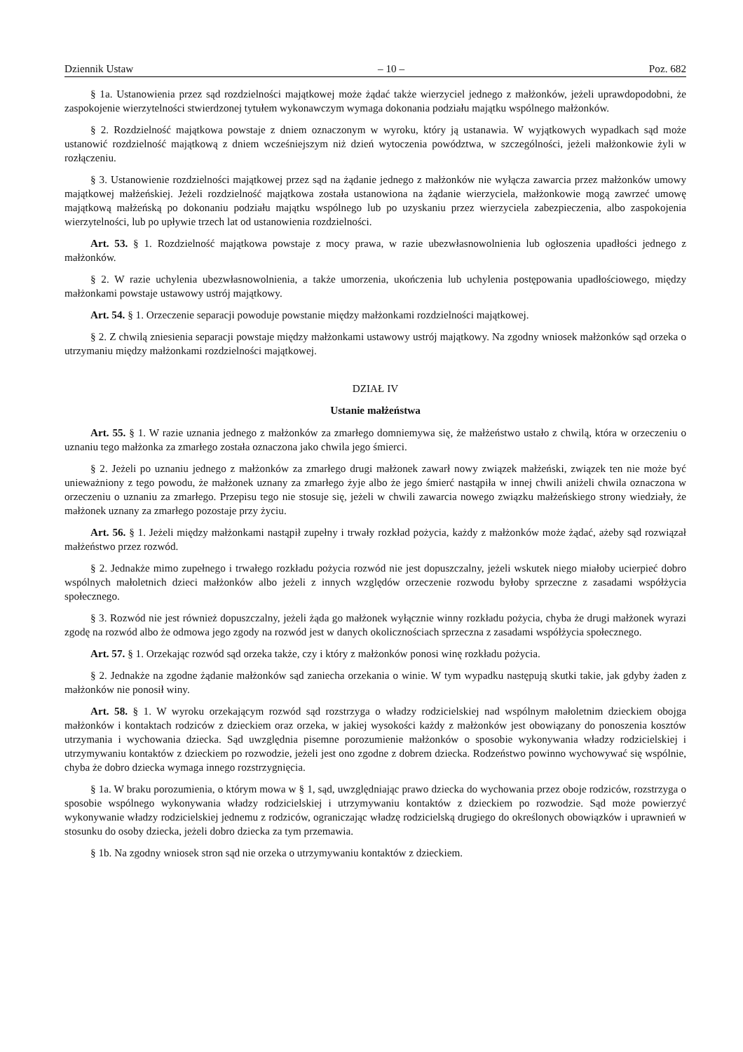Dziennik Ustaw – 10 – Poz. 682
§ 1a. Ustanowienia przez sąd rozdzielności majątkowej może żądać także wierzyciel jednego z małżonków, jeżeli uprawdopodobni, że zaspokojenie wierzytelności stwierdzonej tytułem wykonawczym wymaga dokonania podziału majątku wspólnego małżonków.
§ 2. Rozdzielność majątkowa powstaje z dniem oznaczonym w wyroku, który ją ustanawia. W wyjątkowych wypadkach sąd może ustanowić rozdzielność majątkową z dniem wcześniejszym niż dzień wytoczenia powództwa, w szczególności, jeżeli małżonkowie żyli w rozłączeniu.
§ 3. Ustanowienie rozdzielności majątkowej przez sąd na żądanie jednego z małżonków nie wyłącza zawarcia przez małżonków umowy majątkowej małżeńskiej. Jeżeli rozdzielność majątkowa została ustanowiona na żądanie wierzyciela, małżonkowie mogą zawrzeć umowę majątkową małżeńską po dokonaniu podziału majątku wspólnego lub po uzyskaniu przez wierzyciela zabezpieczenia, albo zaspokojenia wierzytelności, lub po upływie trzech lat od ustanowienia rozdzielności.
Art. 53. § 1. Rozdzielność majątkowa powstaje z mocy prawa, w razie ubezwłasnowolnienia lub ogłoszenia upadłości jednego z małżonków.
§ 2. W razie uchylenia ubezwłasnowolnienia, a także umorzenia, ukończenia lub uchylenia postępowania upadłościowego, między małżonkami powstaje ustawowy ustrój majątkowy.
Art. 54. § 1. Orzeczenie separacji powoduje powstanie między małżonkami rozdzielności majątkowej.
§ 2. Z chwilą zniesienia separacji powstaje między małżonkami ustawowy ustrój majątkowy. Na zgodny wniosek małżonków sąd orzeka o utrzymaniu między małżonkami rozdzielności majątkowej.
DZIAŁ IV
Ustanie małżeństwa
Art. 55. § 1. W razie uznania jednego z małżonków za zmarłego domniemywa się, że małżeństwo ustało z chwilą, która w orzeczeniu o uznaniu tego małżonka za zmarłego została oznaczona jako chwila jego śmierci.
§ 2. Jeżeli po uznaniu jednego z małżonków za zmarłego drugi małżonek zawarł nowy związek małżeński, związek ten nie może być unieważniony z tego powodu, że małżonek uznany za zmarłego żyje albo że jego śmierć nastąpiła w innej chwili aniżeli chwila oznaczona w orzeczeniu o uznaniu za zmarłego. Przepisu tego nie stosuje się, jeżeli w chwili zawarcia nowego związku małżeńskiego strony wiedziały, że małżonek uznany za zmarłego pozostaje przy życiu.
Art. 56. § 1. Jeżeli między małżonkami nastąpił zupełny i trwały rozkład pożycia, każdy z małżonków może żądać, ażeby sąd rozwiązał małżeństwo przez rozwód.
§ 2. Jednakże mimo zupełnego i trwałego rozkładu pożycia rozwód nie jest dopuszczalny, jeżeli wskutek niego miałoby ucierpieć dobro wspólnych małoletnich dzieci małżonków albo jeżeli z innych względów orzeczenie rozwodu byłoby sprzeczne z zasadami współżycia społecznego.
§ 3. Rozwód nie jest również dopuszczalny, jeżeli żąda go małżonek wyłącznie winny rozkładu pożycia, chyba że drugi małżonek wyrazi zgodę na rozwód albo że odmowa jego zgody na rozwód jest w danych okolicznościach sprzeczna z zasadami współżycia społecznego.
Art. 57. § 1. Orzekając rozwód sąd orzeka także, czy i który z małżonków ponosi winę rozkładu pożycia.
§ 2. Jednakże na zgodne żądanie małżonków sąd zaniecha orzekania o winie. W tym wypadku następują skutki takie, jak gdyby żaden z małżonków nie ponosił winy.
Art. 58. § 1. W wyroku orzekającym rozwód sąd rozstrzyga o władzy rodzicielskiej nad wspólnym małoletnim dzieckiem obojga małżonków i kontaktach rodziców z dzieckiem oraz orzeka, w jakiej wysokości każdy z małżonków jest obowiązany do ponoszenia kosztów utrzymania i wychowania dziecka. Sąd uwzględnia pisemne porozumienie małżonków o sposobie wykonywania władzy rodzicielskiej i utrzymywaniu kontaktów z dzieckiem po rozwodzie, jeżeli jest ono zgodne z dobrem dziecka. Rodzeństwo powinno wychowywać się wspólnie, chyba że dobro dziecka wymaga innego rozstrzygnięcia.
§ 1a. W braku porozumienia, o którym mowa w § 1, sąd, uwzględniając prawo dziecka do wychowania przez oboje rodziców, rozstrzyga o sposobie wspólnego wykonywania władzy rodzicielskiej i utrzymywaniu kontaktów z dzieckiem po rozwodzie. Sąd może powierzyć wykonywanie władzy rodzicielskiej jednemu z rodziców, ograniczając władzę rodzicielską drugiego do określonych obowiązków i uprawnień w stosunku do osoby dziecka, jeżeli dobro dziecka za tym przemawia.
§ 1b. Na zgodny wniosek stron sąd nie orzeka o utrzymywaniu kontaktów z dzieckiem.